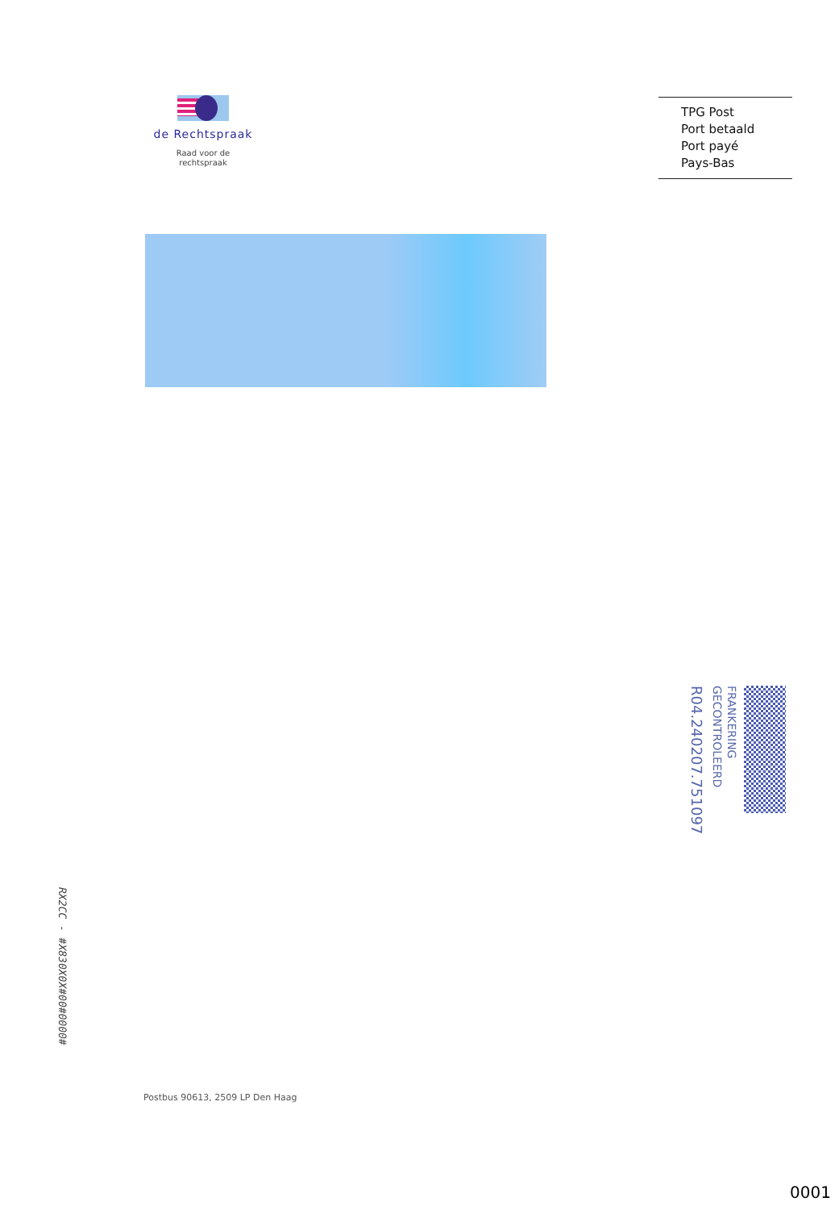de Rechtspraak
Raad voor de
rechtspraak
TPG Post
Port betaald
Port payé
Pays-Bas
FRANKERING
GECONTROLEERD
R04.240207.751097
Postbus 90613, 2509 LP Den Haag
RX2CC - #X830X0X#00#0000#
0001